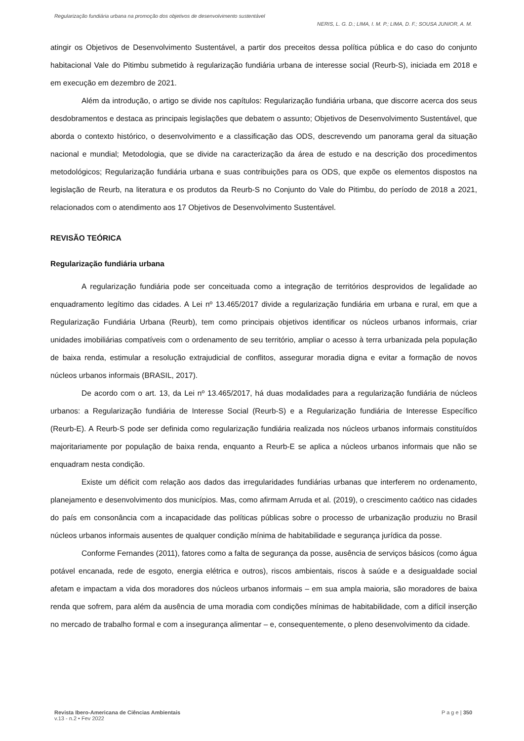Regularização fundiária urbana na promoção dos objetivos de desenvolvimento sustentável
NERIS, L. G. D.; LIMA, I. M. P.; LIMA, D. F.; SOUSA JUNIOR, A. M.
atingir os Objetivos de Desenvolvimento Sustentável, a partir dos preceitos dessa política pública e do caso do conjunto habitacional Vale do Pitimbu submetido à regularização fundiária urbana de interesse social (Reurb-S), iniciada em 2018 e em execução em dezembro de 2021.
Além da introdução, o artigo se divide nos capítulos: Regularização fundiária urbana, que discorre acerca dos seus desdobramentos e destaca as principais legislações que debatem o assunto; Objetivos de Desenvolvimento Sustentável, que aborda o contexto histórico, o desenvolvimento e a classificação das ODS, descrevendo um panorama geral da situação nacional e mundial; Metodologia, que se divide na caracterização da área de estudo e na descrição dos procedimentos metodológicos; Regularização fundiária urbana e suas contribuições para os ODS, que expõe os elementos dispostos na legislação de Reurb, na literatura e os produtos da Reurb-S no Conjunto do Vale do Pitimbu, do período de 2018 a 2021, relacionados com o atendimento aos 17 Objetivos de Desenvolvimento Sustentável.
REVISÃO TEÓRICA
Regularização fundiária urbana
A regularização fundiária pode ser conceituada como a integração de territórios desprovidos de legalidade ao enquadramento legítimo das cidades. A Lei nº 13.465/2017 divide a regularização fundiária em urbana e rural, em que a Regularização Fundiária Urbana (Reurb), tem como principais objetivos identificar os núcleos urbanos informais, criar unidades imobiliárias compatíveis com o ordenamento de seu território, ampliar o acesso à terra urbanizada pela população de baixa renda, estimular a resolução extrajudicial de conflitos, assegurar moradia digna e evitar a formação de novos núcleos urbanos informais (BRASIL, 2017).
De acordo com o art. 13, da Lei nº 13.465/2017, há duas modalidades para a regularização fundiária de núcleos urbanos: a Regularização fundiária de Interesse Social (Reurb-S) e a Regularização fundiária de Interesse Específico (Reurb-E). A Reurb-S pode ser definida como regularização fundiária realizada nos núcleos urbanos informais constituídos majoritariamente por população de baixa renda, enquanto a Reurb-E se aplica a núcleos urbanos informais que não se enquadram nesta condição.
Existe um déficit com relação aos dados das irregularidades fundiárias urbanas que interferem no ordenamento, planejamento e desenvolvimento dos municípios. Mas, como afirmam Arruda et al. (2019), o crescimento caótico nas cidades do país em consonância com a incapacidade das políticas públicas sobre o processo de urbanização produziu no Brasil núcleos urbanos informais ausentes de qualquer condição mínima de habitabilidade e segurança jurídica da posse.
Conforme Fernandes (2011), fatores como a falta de segurança da posse, ausência de serviços básicos (como água potável encanada, rede de esgoto, energia elétrica e outros), riscos ambientais, riscos à saúde e a desigualdade social afetam e impactam a vida dos moradores dos núcleos urbanos informais – em sua ampla maioria, são moradores de baixa renda que sofrem, para além da ausência de uma moradia com condições mínimas de habitabilidade, com a difícil inserção no mercado de trabalho formal e com a insegurança alimentar – e, consequentemente, o pleno desenvolvimento da cidade.
Revista Ibero-Americana de Ciências Ambientais
v.13 - n.2 • Fev 2022
P a g e | 350